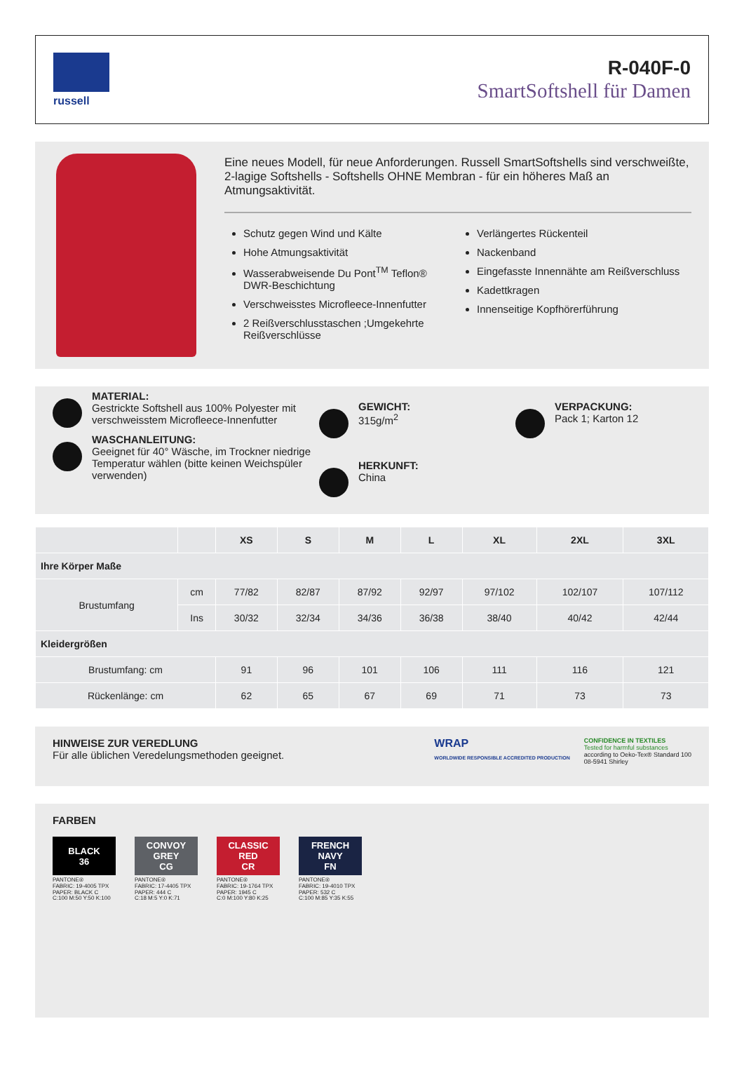russell
R-040F-0
SmartSoftshell für Damen
Eine neues Modell, für neue Anforderungen. Russell SmartSoftshells sind verschweißte, 2-lagige Softshells - Softshells OHNE Membran - für ein höheres Maß an Atmungsaktivität.
Schutz gegen Wind und Kälte
Hohe Atmungsaktivität
Wasserabweisende Du Pont<sup>TM</sup> Teflon® DWR-Beschichtung
Verschweisstes Microfleece-Innenfutter
2 Reißverschlusstaschen ;Umgekehrte Reißverschlüsse
Verlängertes Rückenteil
Nackenband
Eingefasste Innennähte am Reißverschluss
Kadettkragen
Innenseitige Kopfhörerführung
MATERIAL:
Gestrickte Softshell aus 100% Polyester mit verschweisstem Microfleece-Innenfutter
WASCHANLEITUNG:
Geeignet für 40° Wäsche, im Trockner niedrige Temperatur wählen (bitte keinen Weichspüler verwenden)
GEWICHT:
315g/m<sup>2</sup>
HERKUNFT:
China
VERPACKUNG:
Pack 1; Karton 12
| | | XS | S | M | L | XL | 2XL | 3XL |
| --- | --- | --- | --- | --- | --- | --- | --- | --- |
| Ihre Körper Maße | | | | | | | | |
| Brustumfang | cm | 77/82 | 82/87 | 87/92 | 92/97 | 97/102 | 102/107 | 107/112 |
| | Ins | 30/32 | 32/34 | 34/36 | 36/38 | 38/40 | 40/42 | 42/44 |
| Kleidergrößen | | | | | | | | |
| Brustumfang: cm | | 91 | 96 | 101 | 106 | 111 | 116 | 121 |
| Rückenlänge: cm | | 62 | 65 | 67 | 69 | 71 | 73 | 73 |
HINWEISE ZUR VEREDLUNG
Für alle üblichen Veredelungsmethoden geeignet.
WRAP
WORLDWIDE RESPONSIBLE ACCREDITED PRODUCTION
CONFIDENCE IN TEXTILES
Tested for harmful substances
according to Oeko-Tex® Standard 100
08-5941 Shirley
FARBEN
BLACK
36
PANTONE®
FABRIC: 19-4005 TPX
PAPER: BLACK C
C:100 M:50 Y:50 K:100
CONVOY
GREY
CG
PANTONE®
FABRIC: 17-4405 TPX
PAPER: 444 C
C:18 M:5 Y:0 K:71
CLASSIC
RED
CR
PANTONE®
FABRIC: 19-1764 TPX
PAPER: 1945 C
C:0 M:100 Y:80 K:25
FRENCH
NAVY
FN
PANTONE®
FABRIC: 19-4010 TPX
PAPER: 532 C
C:100 M:85 Y:35 K:55